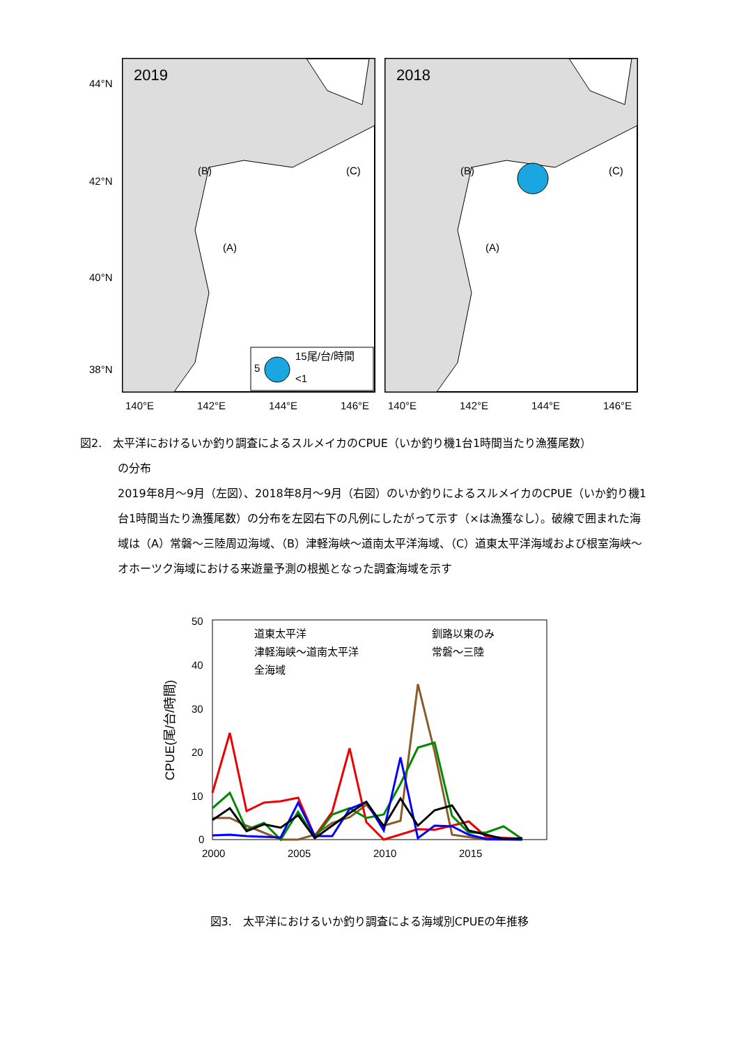2019
2018
44°N
42°N
40°N
38°N
140°E
142°E
144°E
146°E
140°E
142°E
144°E
146°E
15尾/台/時間
5
<1
(B)
(A)
(C)
(B)
(A)
(C)
図2.　太平洋におけるいか釣り調査によるスルメイカのCPUE（いか釣り機1台1時間当たり漁獲尾数）
の分布
2019年8月～9月（左図）、2018年8月～9月（右図）のいか釣りによるスルメイカのCPUE（いか釣り機1台1時間当たり漁獲尾数）の分布を左図右下の凡例にしたがって示す（×は漁獲なし）。破線で囲まれた海域は（A）常磐～三陸周辺海域、（B）津軽海峡～道南太平洋海域、（C）道東太平洋海域および根室海峡～オホーツク海域における来遊量予測の根拠となった調査海域を示す
50
40
30
20
10
0
2000
2005
2010
2015
CPUE(尾/台/時間)
道東太平洋
釧路以東のみ
津軽海峡～道南太平洋
常磐～三陸
全海域
図3.　太平洋におけるいか釣り調査による海域別CPUEの年推移